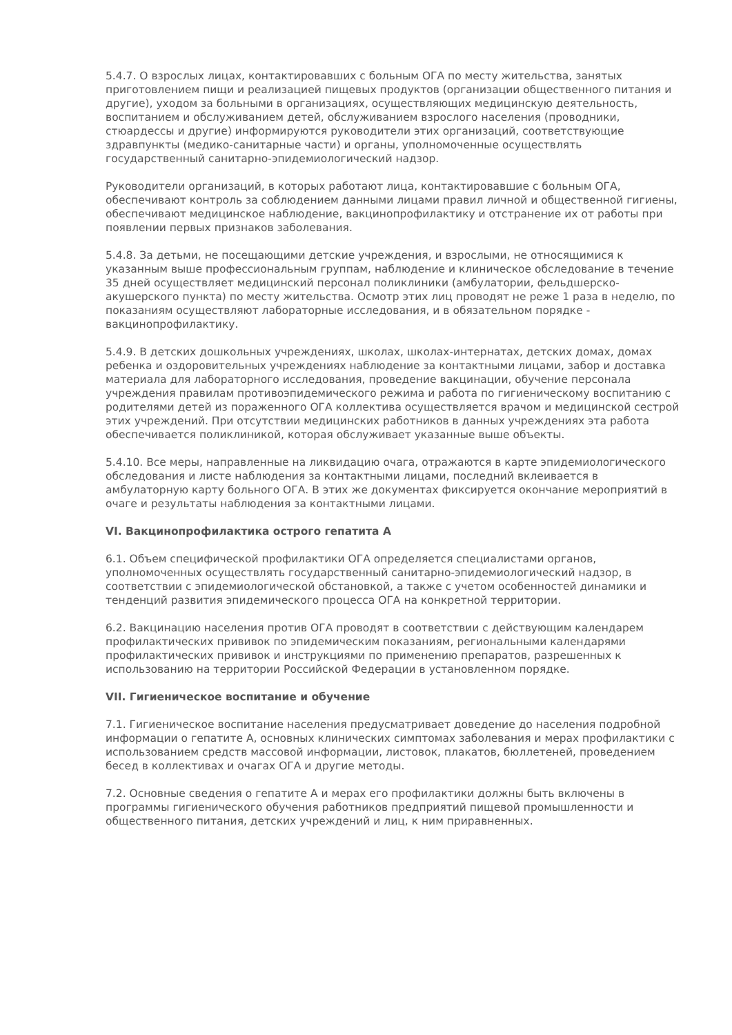5.4.7. О взрослых лицах, контактировавших с больным ОГА по месту жительства, занятых приготовлением пищи и реализацией пищевых продуктов (организации общественного питания и другие), уходом за больными в организациях, осуществляющих медицинскую деятельность, воспитанием и обслуживанием детей, обслуживанием взрослого населения (проводники, стюардессы и другие) информируются руководители этих организаций, соответствующие здравпункты (медико-санитарные части) и органы, уполномоченные осуществлять государственный санитарно-эпидемиологический надзор.
Руководители организаций, в которых работают лица, контактировавшие с больным ОГА, обеспечивают контроль за соблюдением данными лицами правил личной и общественной гигиены, обеспечивают медицинское наблюдение, вакцинопрофилактику и отстранение их от работы при появлении первых признаков заболевания.
5.4.8. За детьми, не посещающими детские учреждения, и взрослыми, не относящимися к указанным выше профессиональным группам, наблюдение и клиническое обследование в течение 35 дней осуществляет медицинский персонал поликлиники (амбулатории, фельдшерско-акушерского пункта) по месту жительства. Осмотр этих лиц проводят не реже 1 раза в неделю, по показаниям осуществляют лабораторные исследования, и в обязательном порядке - вакцинопрофилактику.
5.4.9. В детских дошкольных учреждениях, школах, школах-интернатах, детских домах, домах ребенка и оздоровительных учреждениях наблюдение за контактными лицами, забор и доставка материала для лабораторного исследования, проведение вакцинации, обучение персонала учреждения правилам противоэпидемического режима и работа по гигиеническому воспитанию с родителями детей из пораженного ОГА коллектива осуществляется врачом и медицинской сестрой этих учреждений. При отсутствии медицинских работников в данных учреждениях эта работа обеспечивается поликлиникой, которая обслуживает указанные выше объекты.
5.4.10. Все меры, направленные на ликвидацию очага, отражаются в карте эпидемиологического обследования и листе наблюдения за контактными лицами, последний вклеивается в амбулаторную карту больного ОГА. В этих же документах фиксируется окончание мероприятий в очаге и результаты наблюдения за контактными лицами.
VI. Вакцинопрофилактика острого гепатита А
6.1. Объем специфической профилактики ОГА определяется специалистами органов, уполномоченных осуществлять государственный санитарно-эпидемиологический надзор, в соответствии с эпидемиологической обстановкой, а также с учетом особенностей динамики и тенденций развития эпидемического процесса ОГА на конкретной территории.
6.2. Вакцинацию населения против ОГА проводят в соответствии с действующим календарем профилактических прививок по эпидемическим показаниям, региональными календарями профилактических прививок и инструкциями по применению препаратов, разрешенных к использованию на территории Российской Федерации в установленном порядке.
VII. Гигиеническое воспитание и обучение
7.1. Гигиеническое воспитание населения предусматривает доведение до населения подробной информации о гепатите А, основных клинических симптомах заболевания и мерах профилактики с использованием средств массовой информации, листовок, плакатов, бюллетеней, проведением бесед в коллективах и очагах ОГА и другие методы.
7.2. Основные сведения о гепатите А и мерах его профилактики должны быть включены в программы гигиенического обучения работников предприятий пищевой промышленности и общественного питания, детских учреждений и лиц, к ним приравненных.